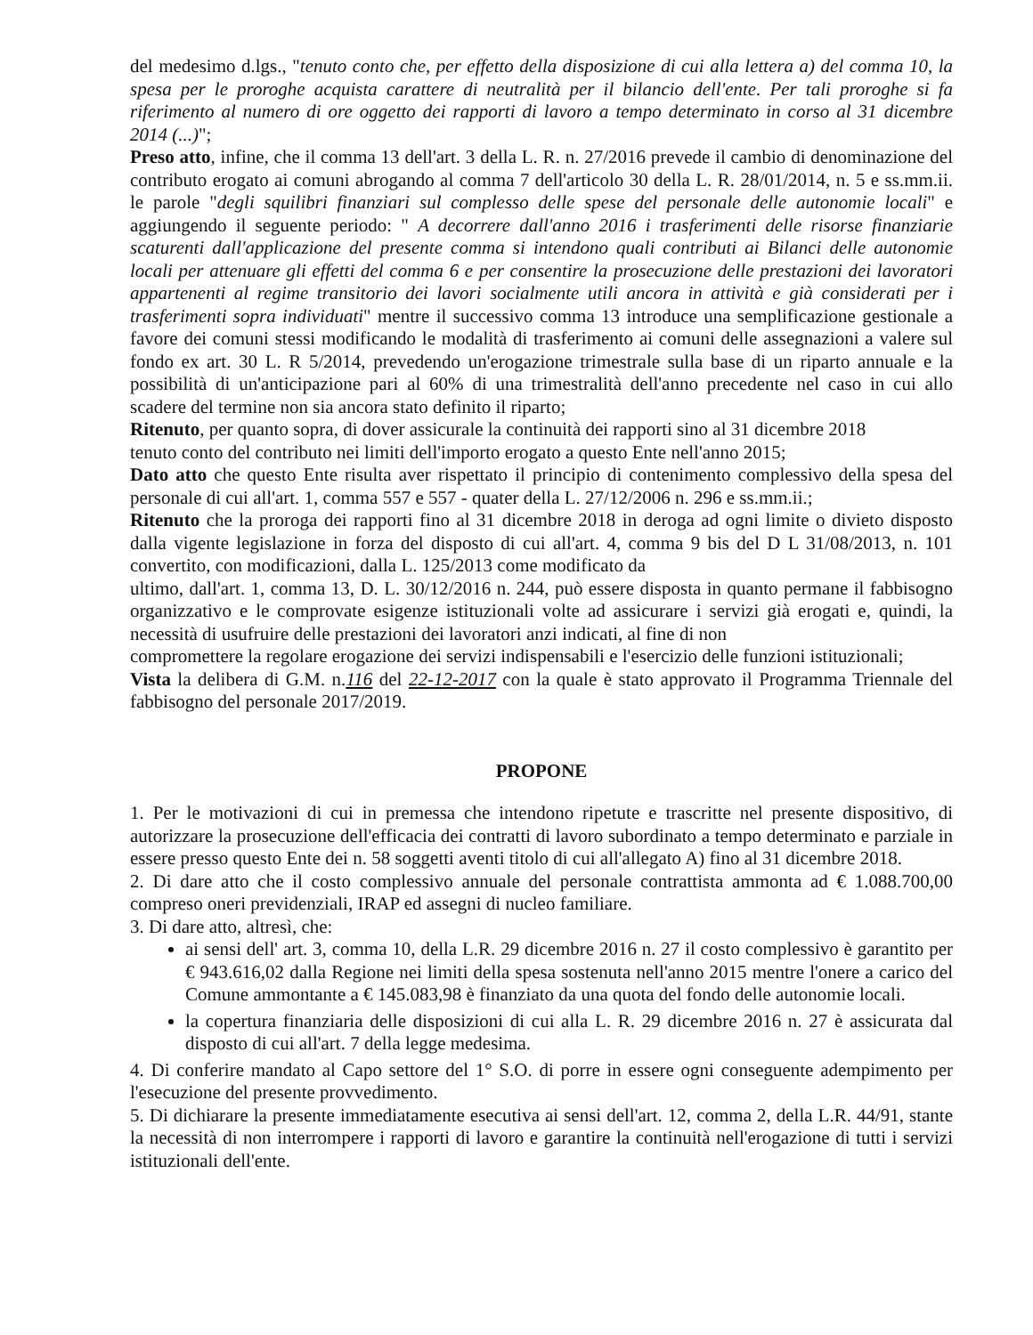del medesimo d.lgs., "tenuto conto che, per effetto della disposizione di cui alla lettera a) del comma 10, la spesa per le proroghe acquista carattere di neutralità per il bilancio dell'ente. Per tali proroghe si fa riferimento al numero di ore oggetto dei rapporti di lavoro a tempo determinato in corso al 31 dicembre 2014 (...)";
Preso atto, infine, che il comma 13 dell'art. 3 della L. R. n. 27/2016 prevede il cambio di denominazione del contributo erogato ai comuni abrogando al comma 7 dell'articolo 30 della L. R. 28/01/2014, n. 5 e ss.mm.ii. le parole "degli squilibri finanziari sul complesso delle spese del personale delle autonomie locali" e aggiungendo il seguente periodo: " A decorrere dall'anno 2016 i trasferimenti delle risorse finanziarie scaturenti dall'applicazione del presente comma si intendono quali contributi ai Bilanci delle autonomie locali per attenuare gli effetti del comma 6 e per consentire la prosecuzione delle prestazioni dei lavoratori appartenenti al regime transitorio dei lavori socialmente utili ancora in attività e già considerati per i trasferimenti sopra individuati" mentre il successivo comma 13 introduce una semplificazione gestionale a favore dei comuni stessi modificando le modalità di trasferimento ai comuni delle assegnazioni a valere sul fondo ex art. 30 L. R 5/2014, prevedendo un'erogazione trimestrale sulla base di un riparto annuale e la possibilità di un'anticipazione pari al 60% di una trimestralità dell'anno precedente nel caso in cui allo scadere del termine non sia ancora stato definito il riparto;
Ritenuto, per quanto sopra, di dover assicurale la continuità dei rapporti sino al 31 dicembre 2018
tenuto conto del contributo nei limiti dell'importo erogato a questo Ente nell'anno 2015;
Dato atto che questo Ente risulta aver rispettato il principio di contenimento complessivo della spesa del personale di cui all'art. 1, comma 557 e 557 - quater della L. 27/12/2006 n. 296 e ss.mm.ii.;
Ritenuto che la proroga dei rapporti fino al 31 dicembre 2018 in deroga ad ogni limite o divieto disposto dalla vigente legislazione in forza del disposto di cui all'art. 4, comma 9 bis del D L 31/08/2013, n. 101 convertito, con modificazioni, dalla L. 125/2013 come modificato da
ultimo, dall'art. 1, comma 13, D. L. 30/12/2016 n. 244, può essere disposta in quanto permane il fabbisogno organizzativo e le comprovate esigenze istituzionali volte ad assicurare i servizi già erogati e, quindi, la necessità di usufruire delle prestazioni dei lavoratori anzi indicati, al fine di non
compromettere la regolare erogazione dei servizi indispensabili e l'esercizio delle funzioni istituzionali;
Vista la delibera di G.M. n.116 del 22-12-2017 con la quale è stato approvato il Programma Triennale del fabbisogno del personale 2017/2019.
PROPONE
1. Per le motivazioni di cui in premessa che intendono ripetute e trascritte nel presente dispositivo, di autorizzare la prosecuzione dell'efficacia dei contratti di lavoro subordinato a tempo determinato e parziale in essere presso questo Ente dei n. 58 soggetti aventi titolo di cui all'allegato A) fino al 31 dicembre 2018.
2. Di dare atto che il costo complessivo annuale del personale contrattista ammonta ad € 1.088.700,00 compreso oneri previdenziali, IRAP ed assegni di nucleo familiare.
3. Di dare atto, altresì, che:
ai sensi dell' art. 3, comma 10, della L.R. 29 dicembre 2016 n. 27 il costo complessivo è garantito per € 943.616,02 dalla Regione nei limiti della spesa sostenuta nell'anno 2015 mentre l'onere a carico del Comune ammontante a € 145.083,98 è finanziato da una quota del fondo delle autonomie locali.
la copertura finanziaria delle disposizioni di cui alla L. R. 29 dicembre 2016 n. 27 è assicurata dal disposto di cui all'art. 7 della legge medesima.
4. Di conferire mandato al Capo settore del 1° S.O. di porre in essere ogni conseguente adempimento per l'esecuzione del presente provvedimento.
5. Di dichiarare la presente immediatamente esecutiva ai sensi dell'art. 12, comma 2, della L.R. 44/91, stante la necessità di non interrompere i rapporti di lavoro e garantire la continuità nell'erogazione di tutti i servizi istituzionali dell'ente.